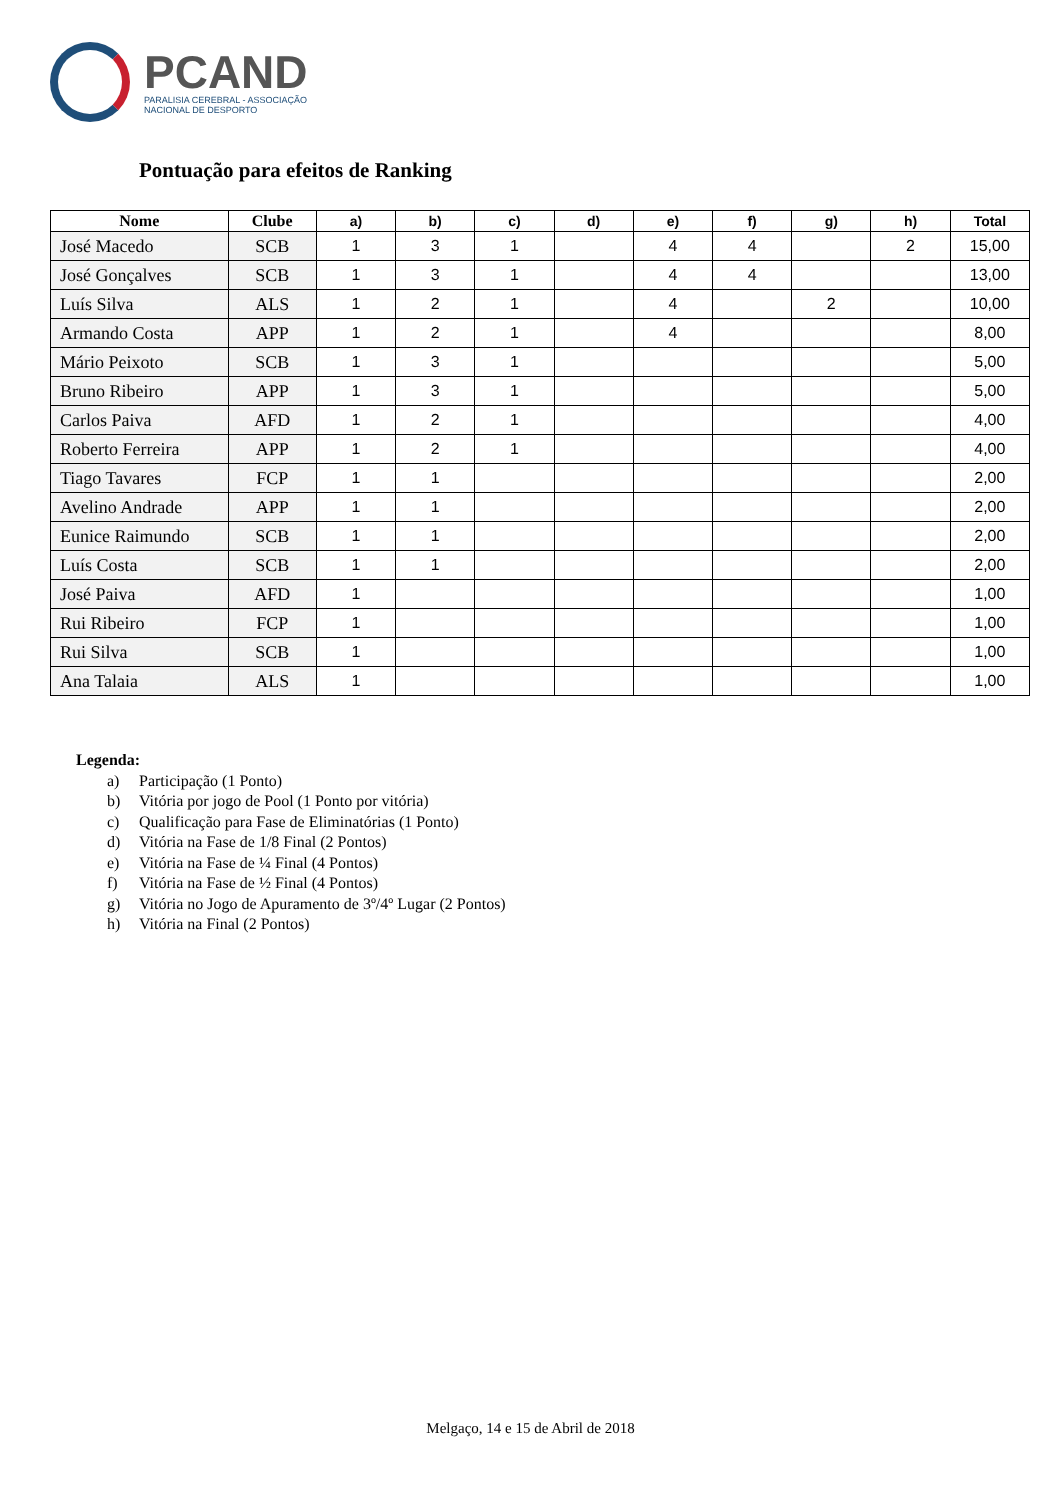PCAND
PARALISIA CEREBRAL - ASSOCIAÇÃO
NACIONAL DE DESPORTO
Pontuação para efeitos de Ranking
| Nome | Clube | a) | b) | c) | d) | e) | f) | g) | h) | Total |
| --- | --- | --- | --- | --- | --- | --- | --- | --- | --- | --- |
| José Macedo | SCB | 1 | 3 | 1 | | 4 | 4 | | 2 | 15,00 |
| José Gonçalves | SCB | 1 | 3 | 1 | | 4 | 4 | | | 13,00 |
| Luís Silva | ALS | 1 | 2 | 1 | | 4 | | 2 | | 10,00 |
| Armando Costa | APP | 1 | 2 | 1 | | 4 | | | | 8,00 |
| Mário Peixoto | SCB | 1 | 3 | 1 | | | | | | 5,00 |
| Bruno Ribeiro | APP | 1 | 3 | 1 | | | | | | 5,00 |
| Carlos Paiva | AFD | 1 | 2 | 1 | | | | | | 4,00 |
| Roberto Ferreira | APP | 1 | 2 | 1 | | | | | | 4,00 |
| Tiago Tavares | FCP | 1 | 1 | | | | | | | 2,00 |
| Avelino Andrade | APP | 1 | 1 | | | | | | | 2,00 |
| Eunice Raimundo | SCB | 1 | 1 | | | | | | | 2,00 |
| Luís Costa | SCB | 1 | 1 | | | | | | | 2,00 |
| José Paiva | AFD | 1 | | | | | | | | 1,00 |
| Rui Ribeiro | FCP | 1 | | | | | | | | 1,00 |
| Rui Silva | SCB | 1 | | | | | | | | 1,00 |
| Ana Talaia | ALS | 1 | | | | | | | | 1,00 |
Legenda:
a) Participação (1 Ponto)
b) Vitória por jogo de Pool (1 Ponto por vitória)
c) Qualificação para Fase de Eliminatórias (1 Ponto)
d) Vitória na Fase de 1/8 Final (2 Pontos)
e) Vitória na Fase de ¼ Final (4 Pontos)
f) Vitória na Fase de ½ Final (4 Pontos)
g) Vitória no Jogo de Apuramento de 3º/4º Lugar (2 Pontos)
h) Vitória na Final (2 Pontos)
Melgaço, 14 e 15 de Abril de 2018